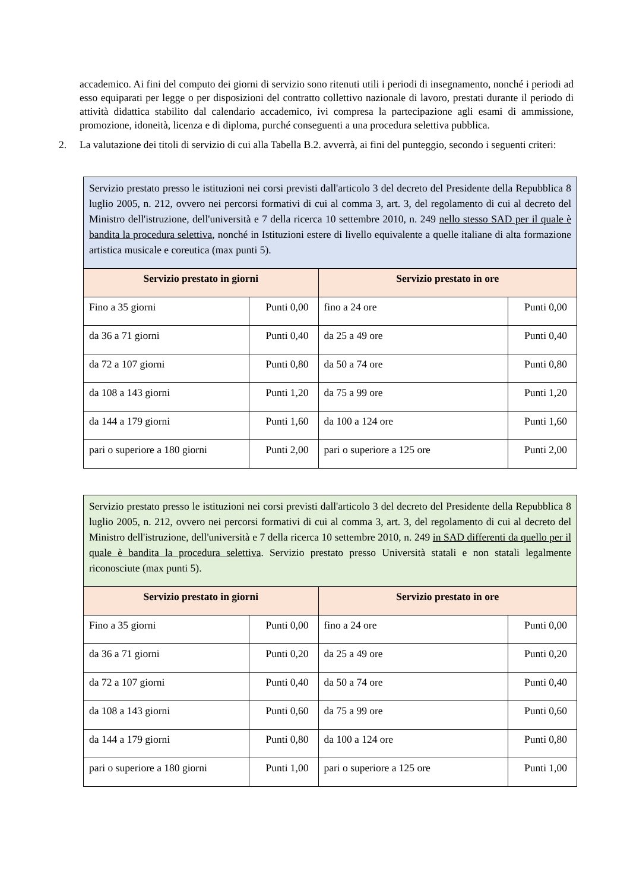accademico. Ai fini del computo dei giorni di servizio sono ritenuti utili i periodi di insegnamento, nonché i periodi ad esso equiparati per legge o per disposizioni del contratto collettivo nazionale di lavoro, prestati durante il periodo di attività didattica stabilito dal calendario accademico, ivi compresa la partecipazione agli esami di ammissione, promozione, idoneità, licenza e di diploma, purché conseguenti a una procedura selettiva pubblica.
2. La valutazione dei titoli di servizio di cui alla Tabella B.2. avverrà, ai fini del punteggio, secondo i seguenti criteri:
| Servizio prestato presso le istituzioni nei corsi previsti dall'articolo 3 del decreto del Presidente della Repubblica 8 luglio 2005, n. 212, ovvero nei percorsi formativi di cui al comma 3, art. 3, del regolamento di cui al decreto del Ministro dell'istruzione, dell'università e 7 della ricerca 10 settembre 2010, n. 249 nello stesso SAD per il quale è bandita la procedura selettiva , nonché in Istituzioni estere di livello equivalente a quelle italiane di alta formazione artistica musicale e coreutica (max punti 5). | | | |
| Servizio prestato in giorni | | Servizio prestato in ore | |
| Fino a 35 giorni | Punti 0,00 | fino a 24 ore | Punti 0,00 |
| da 36 a 71 giorni | Punti 0,40 | da 25 a 49 ore | Punti 0,40 |
| da 72 a 107 giorni | Punti 0,80 | da 50 a 74 ore | Punti 0,80 |
| da 108 a 143 giorni | Punti 1,20 | da 75 a 99 ore | Punti 1,20 |
| da 144 a 179 giorni | Punti 1,60 | da 100 a 124 ore | Punti 1,60 |
| pari o superiore a 180 giorni | Punti 2,00 | pari o superiore a 125 ore | Punti 2,00 |
| Servizio prestato presso le istituzioni nei corsi previsti dall'articolo 3 del decreto del Presidente della Repubblica 8 luglio 2005, n. 212, ovvero nei percorsi formativi di cui al comma 3, art. 3, del regolamento di cui al decreto del Ministro dell'istruzione, dell'università e 7 della ricerca 10 settembre 2010, n. 249 in SAD differenti da quello per il quale è bandita la procedura selettiva . Servizio prestato presso Università statali e non statali legalmente riconosciute (max punti 5). | | | |
| Servizio prestato in giorni | | Servizio prestato in ore | |
| Fino a 35 giorni | Punti 0,00 | fino a 24 ore | Punti 0,00 |
| da 36 a 71 giorni | Punti 0,20 | da 25 a 49 ore | Punti 0,20 |
| da 72 a 107 giorni | Punti 0,40 | da 50 a 74 ore | Punti 0,40 |
| da 108 a 143 giorni | Punti 0,60 | da 75 a 99 ore | Punti 0,60 |
| da 144 a 179 giorni | Punti 0,80 | da 100 a 124 ore | Punti 0,80 |
| pari o superiore a 180 giorni | Punti 1,00 | pari o superiore a 125 ore | Punti 1,00 |